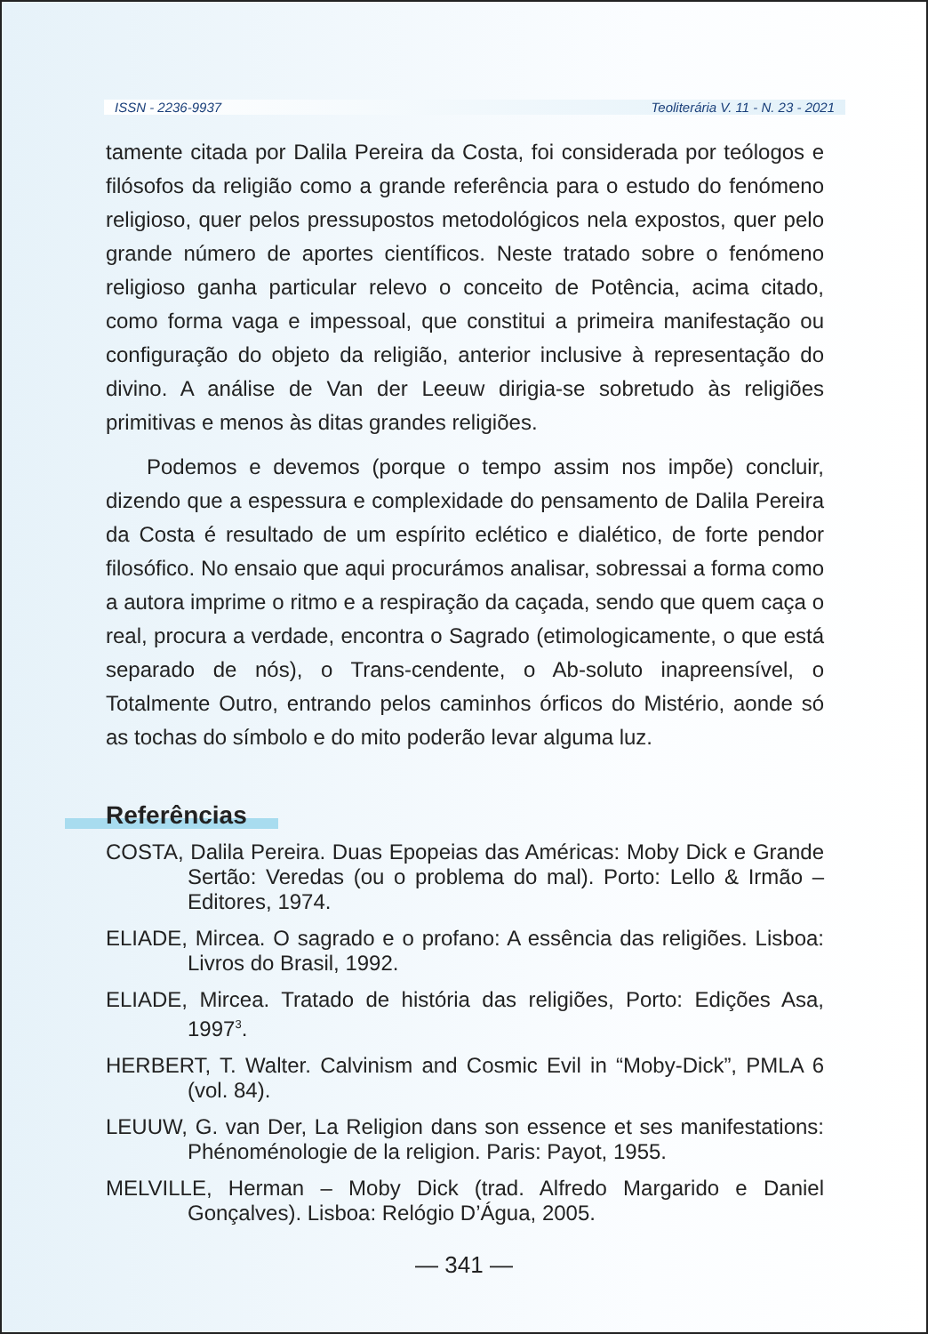ISSN - 2236-9937 Teoliterária V. 11 - N. 23 - 2021
tamente citada por Dalila Pereira da Costa, foi considerada por teólogos e filósofos da religião como a grande referência para o estudo do fenómeno religioso, quer pelos pressupostos metodológicos nela expostos, quer pelo grande número de aportes científicos. Neste tratado sobre o fenómeno religioso ganha particular relevo o conceito de Potência, acima citado, como forma vaga e impessoal, que constitui a primeira manifestação ou configuração do objeto da religião, anterior inclusive à representação do divino. A análise de Van der Leeuw dirigia-se sobretudo às religiões primitivas e menos às ditas grandes religiões.
Podemos e devemos (porque o tempo assim nos impõe) concluir, dizendo que a espessura e complexidade do pensamento de Dalila Pereira da Costa é resultado de um espírito eclético e dialético, de forte pendor filosófico. No ensaio que aqui procurámos analisar, sobressai a forma como a autora imprime o ritmo e a respiração da caçada, sendo que quem caça o real, procura a verdade, encontra o Sagrado (etimologicamente, o que está separado de nós), o Trans-cendente, o Ab-soluto inapreensível, o Totalmente Outro, entrando pelos caminhos órficos do Mistério, aonde só as tochas do símbolo e do mito poderão levar alguma luz.
Referências
COSTA, Dalila Pereira. Duas Epopeias das Américas: Moby Dick e Grande Sertão: Veredas (ou o problema do mal). Porto: Lello & Irmão – Editores, 1974.
ELIADE, Mircea. O sagrado e o profano: A essência das religiões. Lisboa: Livros do Brasil, 1992.
ELIADE, Mircea. Tratado de história das religiões, Porto: Edições Asa, 1997<sup>3</sup>.
HERBERT, T. Walter. Calvinism and Cosmic Evil in “Moby-Dick”, PMLA 6 (vol. 84).
LEUUW, G. van Der, La Religion dans son essence et ses manifestations: Phénoménologie de la religion. Paris: Payot, 1955.
MELVILLE, Herman – Moby Dick (trad. Alfredo Margarido e Daniel Gonçalves). Lisboa: Relógio D’Água, 2005.
— 341 —